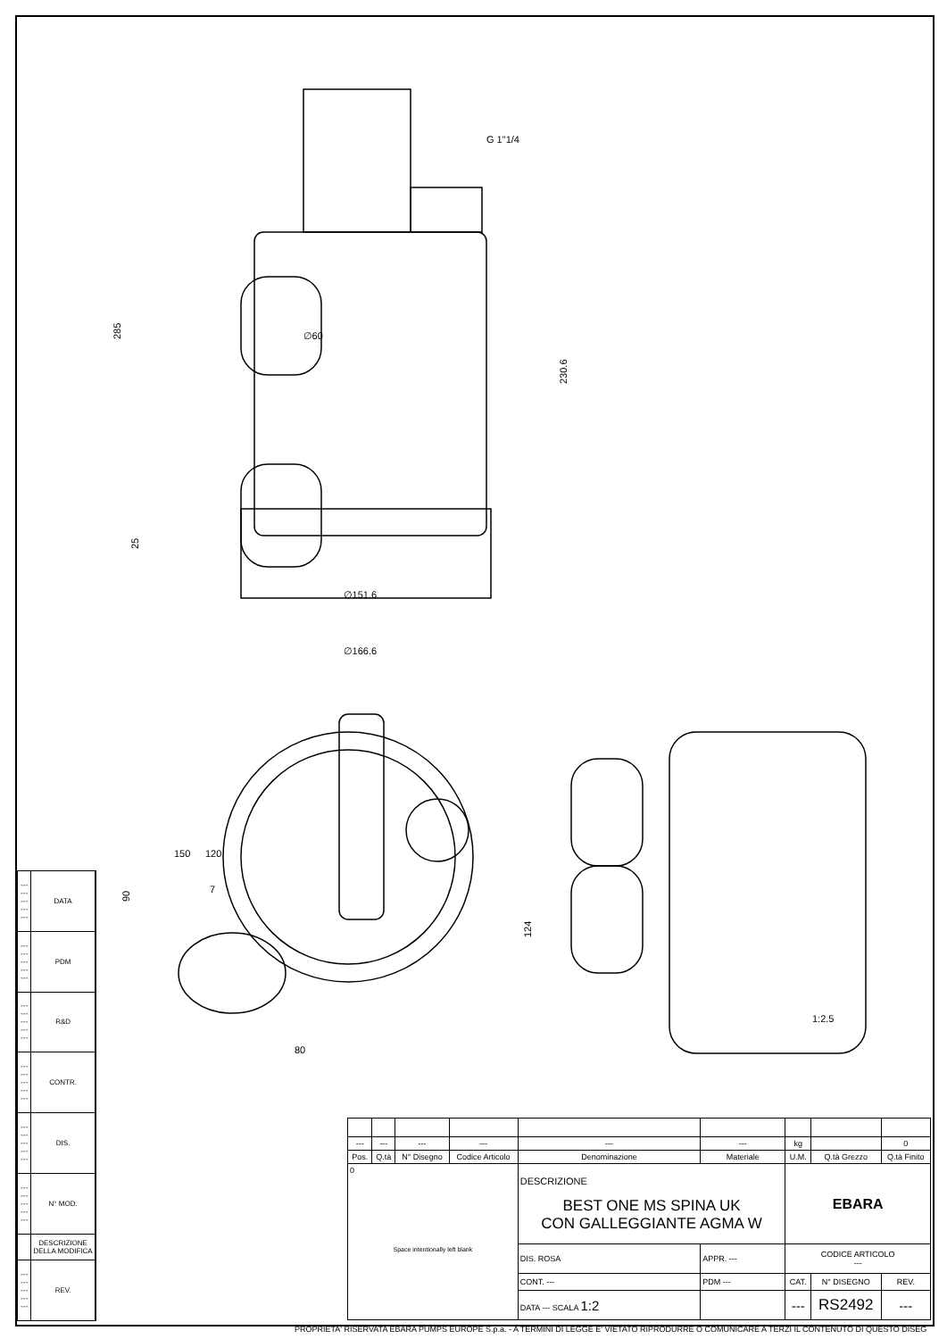285
230.6
G 1"1/4
∅60
25
∅151.6
∅166.6
90
150
120
7
124
80
1:2.5
| --- --- --- --- --- | DATA |
| --- --- --- --- --- | PDM |
| --- --- --- --- --- | R&D |
| --- --- --- --- --- | CONTR. |
| --- --- --- --- --- | DIS. |
| --- --- --- --- --- | N° MOD. |
| | DESCRIZIONE DELLA MODIFICA |
| --- --- --- --- --- | REV. |
| --- | --- | --- | --- | --- | --- | kg | | 0 |
| Pos. | Q.tà | N° Disegno | Codice Articolo | Denominazione | Materiale | U.M. | Q.tà Grezzo | Q.tà Finito |
| 0 Space intentionally left blank | | | | DESCRIZIONE BEST ONE MS SPINA UK CON GALLEGGIANTE AGMA W | | EBARA | | |
| | | | | DIS. ROSA | APPR. --- | CODICE ARTICOLO --- | | |
| | | | | CONT. --- | PDM --- | CAT. | N° DISEGNO | REV. |
| | | | | DATA --- SCALA 1:2 | | --- | RS2492 | --- |
PROPRIETA' RISERVATA EBARA PUMPS EUROPE S.p.a. - A TERMINI DI LEGGE E' VIETATO RIPRODURRE O COMUNICARE A TERZI IL CONTENUTO DI QUESTO DISEG